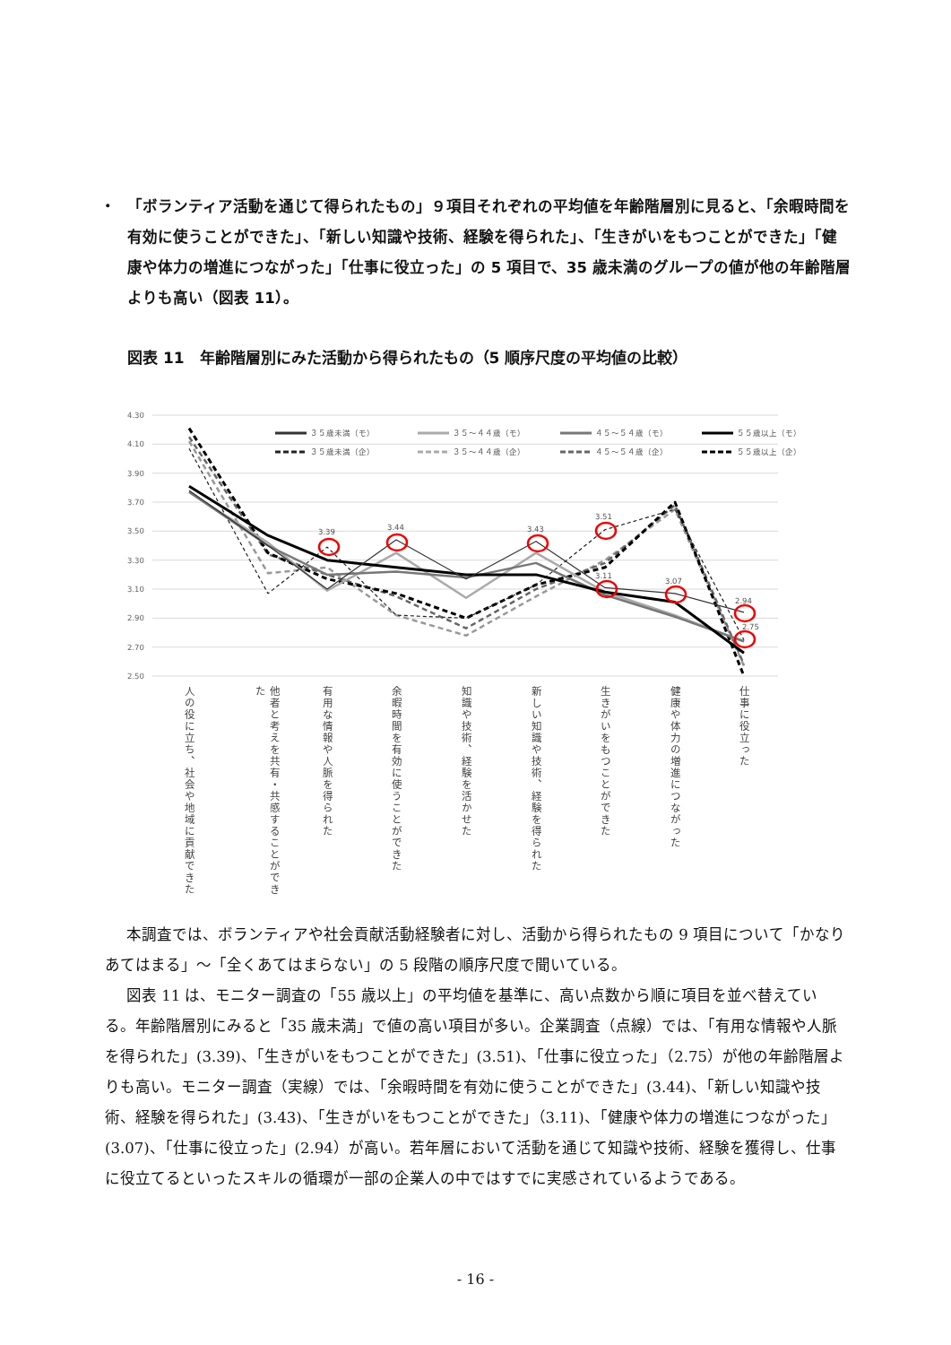・ 「ボランティア活動を通じて得られたもの」９項目それぞれの平均値を年齢階層別に見ると、「余暇時間を有効に使うことができた」、「新しい知識や技術、経験を得られた」、「生きがいをもつことができた」「健康や体力の増進につながった」「仕事に役立った」の 5 項目で、35 歳未満のグループの値が他の年齢階層よりも高い（図表 11）。
図表 11　年齢階層別にみた活動から得られたもの（5 順序尺度の平均値の比較）
4.30
4.10
3.90
3.70
3.50
3.30
3.10
2.90
2.70
2.50
3.39
3.44
3.43
3.51
3.11
3.07
2.94
2.75
３５歳未満（モ）
３５～４４歳（モ）
４５～５４歳（モ）
５５歳以上（モ）
３５歳未満（企）
３５～４４歳（企）
４５～５４歳（企）
５５歳以上（企）
人の役に立ち、社会や地域に貢献できた
他者と考えを共有・共感することができた
有用な情報や人脈を得られた
余暇時間を有効に使うことができた
知識や技術、経験を活かせた
新しい知識や技術、経験を得られた
生きがいをもつことができた
健康や体力の増進につながった
仕事に役立った
本調査では、ボランティアや社会貢献活動経験者に対し、活動から得られたもの 9 項目について「かなりあてはまる」～「全くあてはまらない」の 5 段階の順序尺度で聞いている。
図表 11 は、モニター調査の「55 歳以上」の平均値を基準に、高い点数から順に項目を並べ替えている。年齢階層別にみると「35 歳未満」で値の高い項目が多い。企業調査（点線）では、「有用な情報や人脈を得られた」(3.39)、「生きがいをもつことができた」(3.51)、「仕事に役立った」（2.75）が他の年齢階層よりも高い。モニター調査（実線）では、「余暇時間を有効に使うことができた」(3.44)、「新しい知識や技術、経験を得られた」(3.43)、「生きがいをもつことができた」（3.11)、「健康や体力の増進につながった」(3.07)、「仕事に役立った」(2.94）が高い。若年層において活動を通じて知識や技術、経験を獲得し、仕事に役立てるといったスキルの循環が一部の企業人の中ではすでに実感されているようである。
- 16 -